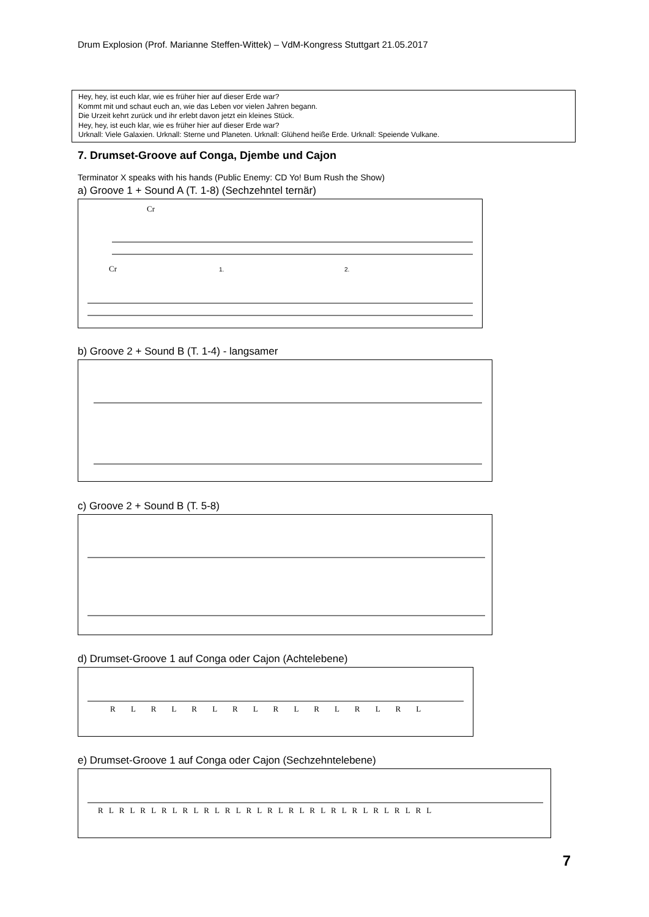Drum Explosion (Prof. Marianne Steffen-Wittek) – VdM-Kongress Stuttgart 21.05.2017
Hey, hey, ist euch klar, wie es früher hier auf dieser Erde war?
Kommt mit und schaut euch an, wie das Leben vor vielen Jahren begann.
Die Urzeit kehrt zurück und ihr erlebt davon jetzt ein kleines Stück.
Hey, hey, ist euch klar, wie es früher hier auf dieser Erde war?
Urknall: Viele Galaxien. Urknall: Sterne und Planeten. Urknall: Glühend heiße Erde. Urknall: Speiende Vulkane.
7. Drumset-Groove auf Conga, Djembe und Cajon
Terminator X speaks with his hands (Public Enemy: CD Yo! Bum Rush the Show)
a) Groove 1 + Sound A (T. 1-8) (Sechzehntel ternär)
Cr
Cr
1.
2.
b) Groove 2 + Sound B (T. 1-4) - langsamer
c) Groove 2 + Sound B (T. 5-8)
d) Drumset-Groove 1 auf Conga oder Cajon (Achtelebene)
R L R L R L R L R L R L R L R L
e) Drumset-Groove 1 auf Conga oder Cajon (Sechzehntelebene)
R L R L R L R L R L R L R L R L R L R L R L R L R L R L R L R L
7